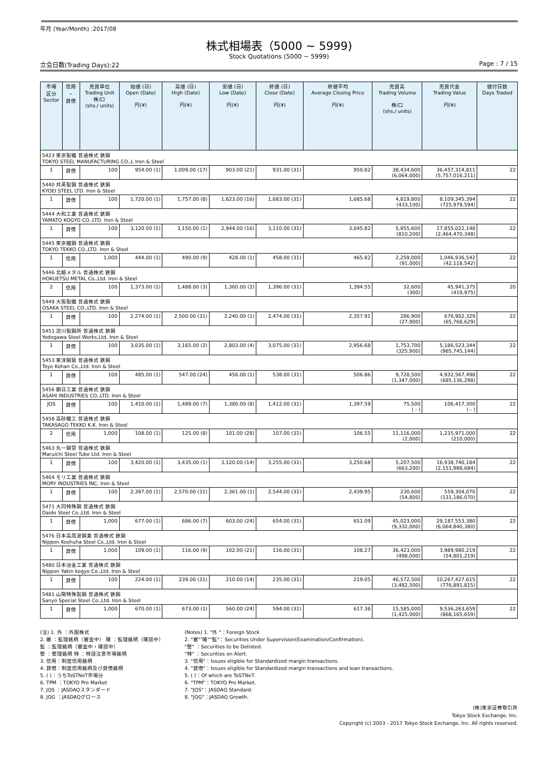年月 (Year/Month) :2017/08
株式相場表（5000 ~ 5999)
Stock Quotations (5000 ~ 5999)
立会日数(Trading Days):22 Page : 7 / 15
| 市場 区分 Sector | 信用 ・ 貸借 | 売買単位 Trading Unit 株/口 (shs./ units) | 始値 (日) Open (Date) 円(¥) | 高値 (日) High (Date) 円(¥) | 安値 (日) Low (Date) 円(¥) | 終値 (日) Close (Date) 円(¥) | 終値平均 Average Closing Price 円(¥) | 売買高 Trading Volume 株/口 (shs./ units) | 売買代金 Trading Value 円(¥) | 値付日数 Days Traded |
| --- | --- | --- | --- | --- | --- | --- | --- | --- | --- | --- |
| 5423 東京製鐵 普通株式 鉄鋼 TOKYO STEEL MANUFACTURING CO.,L Iron & Steel | | | | | | | | | | |
| 1 | 貸借 | 100 | 954.00 (1) | 1,009.00 (17) | 903.00 (21) | 931.00 (31) | 950.82 | 38,434,600 (6,064,000) | 36,457,314,811 (5,757,016,211) | 22 |
| 5440 共英製鋼 普通株式 鉄鋼 KYOEI STEEL LTD. Iron & Steel | | | | | | | | | | |
| 1 | 貸借 | 100 | 1,720.00 (1) | 1,757.00 (8) | 1,623.00 (16) | 1,683.00 (31) | 1,685.68 | 4,819,800 (433,100) | 8,109,345,394 (725,979,594) | 22 |
| 5444 大和工業 普通株式 鉄鋼 YAMATO KOGYO CO.,LTD. Iron & Steel | | | | | | | | | | |
| 1 | 貸借 | 100 | 3,120.00 (1) | 3,150.00 (1) | 2,944.00 (16) | 3,110.00 (31) | 3,045.82 | 5,855,600 (810,200) | 17,855,022,148 (2,464,470,348) | 22 |
| 5445 東京鐵鋼 普通株式 鉄鋼 TOKYO TEKKO CO.,LTD. Iron & Steel | | | | | | | | | | |
| 1 | 信用 | 1,000 | 444.00 (1) | 490.00 (9) | 428.00 (1) | 458.00 (31) | 465.82 | 2,259,000 (91,000) | 1,046,936,542 (42,118,542) | 22 |
| 5446 北越メタル 普通株式 鉄鋼 HOKUETSU METAL Co.,Ltd. Iron & Steel | | | | | | | | | | |
| 2 | 信用 | 100 | 1,373.00 (1) | 1,488.00 (3) | 1,360.00 (2) | 1,396.00 (31) | 1,394.55 | 32,600 (300) | 45,941,375 (419,975) | 20 |
| 5449 大阪製鐵 普通株式 鉄鋼 OSAKA STEEL CO.,LTD. Iron & Steel | | | | | | | | | | |
| 1 | 貸借 | 100 | 2,274.00 (1) | 2,500.00 (31) | 2,240.00 (1) | 2,474.00 (31) | 2,357.91 | 286,900 (27,900) | 676,902,329 (65,768,629) | 22 |
| 5451 淀川製鋼所 普通株式 鉄鋼 Yodogawa Steel Works,Ltd. Iron & Steel | | | | | | | | | | |
| 1 | 貸借 | 100 | 3,035.00 (1) | 3,165.00 (2) | 2,803.00 (4) | 3,075.00 (31) | 2,956.68 | 1,753,700 (325,900) | 5,186,523,344 (965,745,144) | 22 |
| 5453 東洋鋼鈑 普通株式 鉄鋼 Toyo Kohan Co.,Ltd. Iron & Steel | | | | | | | | | | |
| 1 | 貸借 | 100 | 485.00 (1) | 547.00 (24) | 456.00 (1) | 538.00 (31) | 506.86 | 9,728,500 (1,347,000) | 4,932,567,498 (685,136,298) | 22 |
| 5456 朝日工業 普通株式 鉄鋼 ASAHI INDUSTRIES CO.,LTD. Iron & Steel | | | | | | | | | | |
| JQS | 貸借 | 100 | 1,410.00 (1) | 1,489.00 (7) | 1,380.00 (8) | 1,412.00 (31) | 1,397.59 | 75,500 ( - ) | 106,417,300 ( - ) | 22 |
| 5458 高砂鐵工 普通株式 鉄鋼 TAKASAGO TEKKO K.K. Iron & Steel | | | | | | | | | | |
| 2 | 信用 | 1,000 | 108.00 (1) | 125.00 (8) | 101.00 (28) | 107.00 (31) | 106.55 | 11,116,000 (2,000) | 1,235,971,000 (210,000) | 22 |
| 5463 丸一鋼管 普通株式 鉄鋼 Maruichi Steel Tube Ltd. Iron & Steel | | | | | | | | | | |
| 1 | 貸借 | 100 | 3,420.00 (1) | 3,435.00 (1) | 3,120.00 (14) | 3,255.00 (31) | 3,250.68 | 5,207,500 (663,200) | 16,938,740,184 (2,151,988,684) | 22 |
| 5464 モリ工業 普通株式 鉄鋼 MORY INDUSTRIES INC. Iron & Steel | | | | | | | | | | |
| 1 | 貸借 | 100 | 2,397.00 (1) | 2,570.00 (31) | 2,361.00 (1) | 2,544.00 (31) | 2,439.95 | 230,600 (54,800) | 559,304,070 (131,186,070) | 22 |
| 5471 大同特殊鋼 普通株式 鉄鋼 Daido Steel Co.,Ltd. Iron & Steel | | | | | | | | | | |
| 1 | 貸借 | 1,000 | 677.00 (1) | 686.00 (7) | 603.00 (24) | 654.00 (31) | 651.09 | 45,023,000 (9,332,000) | 29,187,553,380 (6,064,840,380) | 22 |
| 5476 日本高周波鋼業 普通株式 鉄鋼 Nippon Koshuha Steel Co.,Ltd. Iron & Steel | | | | | | | | | | |
| 1 | 貸借 | 1,000 | 109.00 (1) | 116.00 (9) | 102.00 (21) | 116.00 (31) | 108.27 | 36,423,000 (498,000) | 3,989,980,219 (54,801,219) | 22 |
| 5480 日本冶金工業 普通株式 鉄鋼 Nippon Yakin kogyo Co.,Ltd. Iron & Steel | | | | | | | | | | |
| 1 | 貸借 | 100 | 224.00 (1) | 239.00 (31) | 210.00 (14) | 235.00 (31) | 219.05 | 46,572,500 (3,482,500) | 10,267,427,615 (776,891,815) | 22 |
| 5481 山陽特殊製鋼 普通株式 鉄鋼 Sanyo Special Steel Co.,Ltd. Iron & Steel | | | | | | | | | | |
| 1 | 貸借 | 1,000 | 670.00 (1) | 673.00 (1) | 560.00 (24) | 594.00 (31) | 617.36 | 15,585,000 (1,425,000) | 9,536,263,659 (868,165,659) | 22 |
(注) 1. 外 ：外国株式
2. 審 ：監理銘柄（審査中） 確 ：監理銘柄（確認中）
監 ：監理銘柄（審査中・確認中）
整 ：整理銘柄 特 ：特設注意市場銘柄
3. 信用：制度信用銘柄
4. 貸借：制度信用銘柄及び貸借銘柄
5. ( )：うちToSTNeT市場分
6. TPM ：TOKYO Pro Market
7. JQS ：JASDAQスタンダード
8. JQG ：JASDAQグロース
(Notes) 1. "外 "：Foreign Stock
2. "審""確""監"：Securities Under Supervision(Examination/Confirmation).
"整" ：Securities to be Delisted.
"特" ：Securities on Alert.
3. "信用"：Issues eligible for Standardized margin transactions.
4. "貸借"：Issues eligible for Standardized margin transactions and loan transactions.
5. ( )：Of which are ToSTNeT.
6. "TPM"：TOKYO Pro Market.
7. "JQS"：JASDAQ Standard.
8. "JQG"：JASDAQ Growth.
(株)東京証券取引所
Tokyo Stock Exchange, Inc.
Copyright (c) 2003 - 2017 Tokyo Stock Exchange, Inc. All rights reserved.